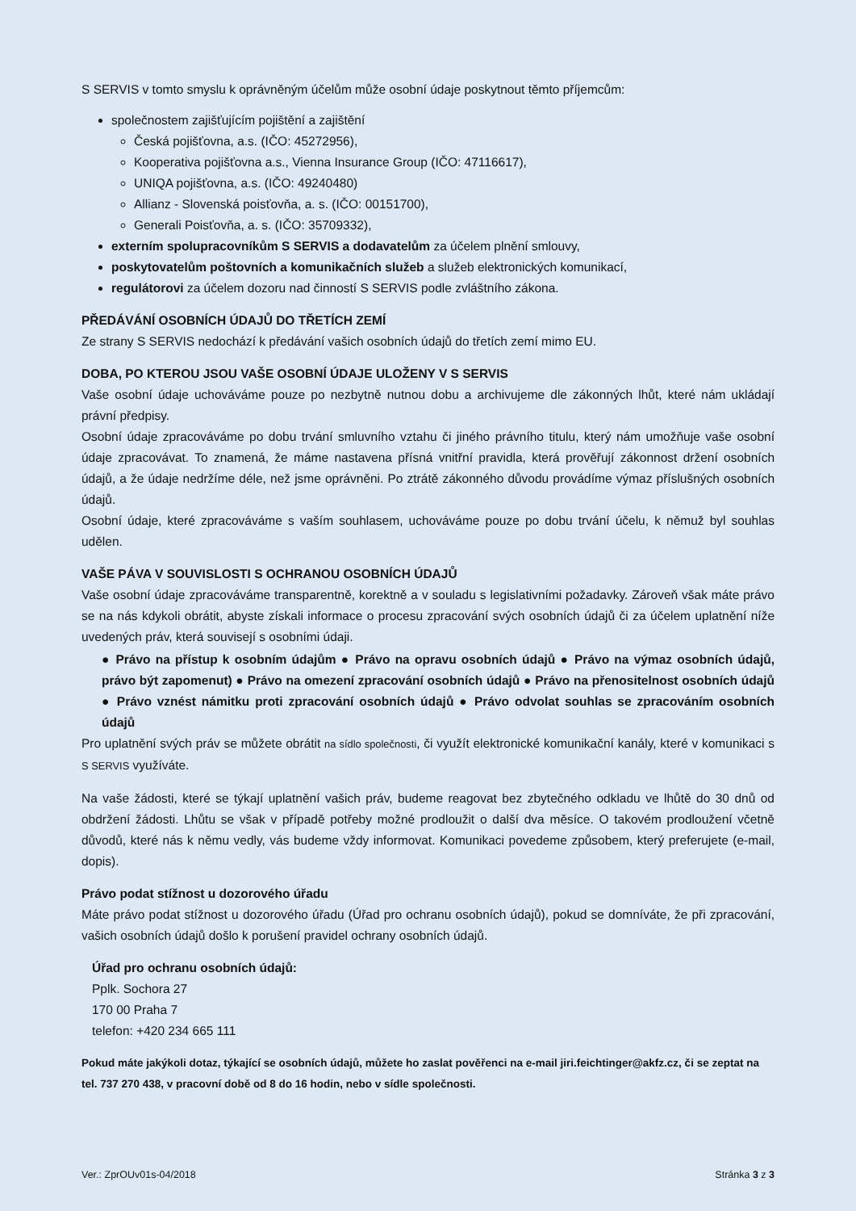S SERVIS v tomto smyslu k oprávněným účelům může osobní údaje poskytnout těmto příjemcům:
společnostem zajišťujícím pojištění a zajištění
Česká pojišťovna, a.s. (IČO: 45272956),
Kooperativa pojišťovna a.s., Vienna Insurance Group (IČO: 47116617),
UNIQA pojišťovna, a.s. (IČO: 49240480)
Allianz - Slovenská poisťovňa, a. s. (IČO: 00151700),
Generali Poisťovňa, a. s. (IČO: 35709332),
externím spolupracovníkům S SERVIS a dodavatelům za účelem plnění smlouvy,
poskytovatelům poštovních a komunikačních služeb a služeb elektronických komunikací,
regulátorovi za účelem dozoru nad činností S SERVIS podle zvláštního zákona.
PŘEDÁVÁNÍ OSOBNÍCH ÚDAJŮ DO TŘETÍCH ZEMÍ
Ze strany S SERVIS nedochází k předávání vašich osobních údajů do třetích zemí mimo EU.
DOBA, PO KTEROU JSOU VAŠE OSOBNÍ ÚDAJE ULOŽENY V S SERVIS
Vaše osobní údaje uchováváme pouze po nezbytně nutnou dobu a archivujeme dle zákonných lhůt, které nám ukládají právní předpisy.
Osobní údaje zpracováváme po dobu trvání smluvního vztahu či jiného právního titulu, který nám umožňuje vaše osobní údaje zpracovávat. To znamená, že máme nastavena přísná vnitřní pravidla, která prověřují zákonnost držení osobních údajů, a že údaje nedržíme déle, než jsme oprávněni. Po ztrátě zákonného důvodu provádíme výmaz příslušných osobních údajů.
Osobní údaje, které zpracováváme s vaším souhlasem, uchováváme pouze po dobu trvání účelu, k němuž byl souhlas udělen.
VAŠE PÁVA V SOUVISLOSTI S OCHRANOU OSOBNÍCH ÚDAJŮ
Vaše osobní údaje zpracováváme transparentně, korektně a v souladu s legislativními požadavky. Zároveň však máte právo se na nás kdykoli obrátit, abyste získali informace o procesu zpracování svých osobních údajů či za účelem uplatnění níže uvedených práv, která souvisejí s osobními údaji.
● Právo na přístup k osobním údajům ● Právo na opravu osobních údajů ● Právo na výmaz osobních údajů, právo být zapomenut) ● Právo na omezení zpracování osobních údajů ● Právo na přenositelnost osobních údajů ● Právo vznést námitku proti zpracování osobních údajů ● Právo odvolat souhlas se zpracováním osobních údajů
Pro uplatnění svých práv se můžete obrátit na sídlo společnosti, či využít elektronické komunikační kanály, které v komunikaci s S SERVIS využíváte.
Na vaše žádosti, které se týkají uplatnění vašich práv, budeme reagovat bez zbytečného odkladu ve lhůtě do 30 dnů od obdržení žádosti. Lhůtu se však v případě potřeby možné prodloužit o další dva měsíce. O takovém prodloužení včetně důvodů, které nás k němu vedly, vás budeme vždy informovat. Komunikaci povedeme způsobem, který preferujete (e-mail, dopis).
Právo podat stížnost u dozorového úřadu
Máte právo podat stížnost u dozorového úřadu (Úřad pro ochranu osobních údajů), pokud se domníváte, že při zpracování, vašich osobních údajů došlo k porušení pravidel ochrany osobních údajů.
Úřad pro ochranu osobních údajů:
Pplk. Sochora 27
170 00 Praha 7
telefon: +420 234 665 111
Pokud máte jakýkoli dotaz, týkající se osobních údajů, můžete ho zaslat pověřenci na e-mail jiri.feichtinger@akfz.cz, či se zeptat na tel. 737 270 438, v pracovní době od 8 do 16 hodin, nebo v sídle společnosti.
Ver.: ZprOUv01s-04/2018 Stránka 3 z 3